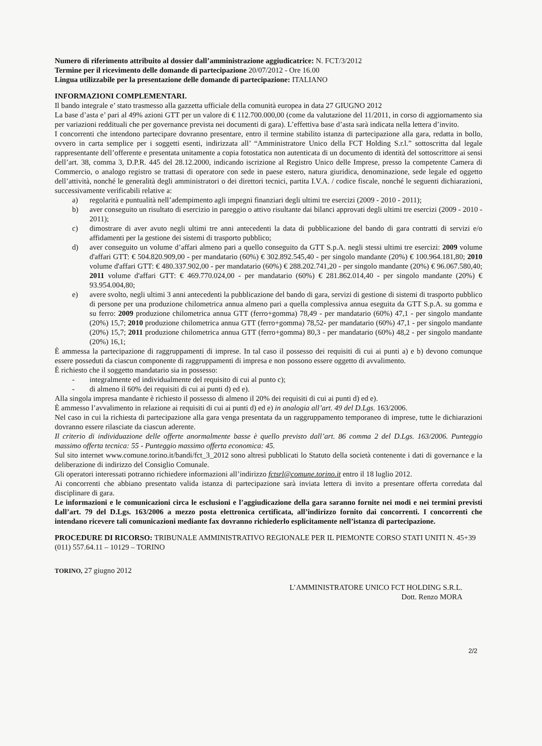Numero di riferimento attribuito al dossier dall’amministrazione aggiudicatrice: N. FCT/3/2012
Termine per il ricevimento delle domande di partecipazione 20/07/2012 - Ore 16.00
Lingua utilizzabile per la presentazione delle domande di partecipazione: ITALIANO
INFORMAZIONI COMPLEMENTARI.
Il bando integrale e’ stato trasmesso alla gazzetta ufficiale della comunità europea in data 27 GIUGNO 2012
La base d’asta e’ pari al 49% azioni GTT per un valore di € 112.700.000,00 (come da valutazione del 11/2011, in corso di aggiornamento sia per variazioni reddituali che per governance prevista nei documenti di gara). L’effettiva base d’asta sarà indicata nella lettera d’invito.
I concorrenti che intendono partecipare dovranno presentare, entro il termine stabilito istanza di partecipazione alla gara, redatta in bollo, ovvero in carta semplice per i soggetti esenti, indirizzata all’ “Amministratore Unico della FCT Holding S.r.l.” sottoscritta dal legale rappresentante dell’offerente e presentata unitamente a copia fotostatica non autenticata di un documento di identità del sottoscrittore ai sensi dell’art. 38, comma 3, D.P.R. 445 del 28.12.2000, indicando iscrizione al Registro Unico delle Imprese, presso la competente Camera di Commercio, o analogo registro se trattasi di operatore con sede in paese estero, natura giuridica, denominazione, sede legale ed oggetto dell’attività, nonché le generalità degli amministratori o dei direttori tecnici, partita I.V.A. / codice fiscale, nonché le seguenti dichiarazioni, successivamente verificabili relative a:
a) regolarità e puntualità nell’adempimento agli impegni finanziari degli ultimi tre esercizi (2009 - 2010 - 2011);
b) aver conseguito un risultato di esercizio in pareggio o attivo risultante dai bilanci approvati degli ultimi tre esercizi (2009 - 2010 - 2011);
c) dimostrare di aver avuto negli ultimi tre anni antecedenti la data di pubblicazione del bando di gara contratti di servizi e/o affidamenti per la gestione dei sistemi di trasporto pubblico;
d) aver conseguito un volume d’affari almeno pari a quello conseguito da GTT S.p.A. negli stessi ultimi tre esercizi: 2009 volume d'affari GTT: € 504.820.909,00 - per mandatario (60%) € 302.892.545,40 - per singolo mandante (20%) € 100.964.181,80; 2010 volume d'affari GTT: € 480.337.902,00 - per mandatario (60%) € 288.202.741,20 - per singolo mandante (20%) € 96.067.580,40; 2011 volume d'affari GTT: € 469.770.024,00 - per mandatario (60%) € 281.862.014,40 - per singolo mandante (20%) € 93.954.004,80;
e) avere svolto, negli ultimi 3 anni antecedenti la pubblicazione del bando di gara, servizi di gestione di sistemi di trasporto pubblico di persone per una produzione chilometrica annua almeno pari a quella complessiva annua eseguita da GTT S.p.A. su gomma e su ferro: 2009 produzione chilometrica annua GTT (ferro+gomma) 78,49 - per mandatario (60%) 47,1 - per singolo mandante (20%) 15,7; 2010 produzione chilometrica annua GTT (ferro+gomma) 78,52- per mandatario (60%) 47,1 - per singolo mandante (20%) 15,7; 2011 produzione chilometrica annua GTT (ferro+gomma) 80,3 - per mandatario (60%) 48,2 - per singolo mandante (20%) 16,1;
È ammessa la partecipazione di raggruppamenti di imprese. In tal caso il possesso dei requisiti di cui ai punti a) e b) devono comunque essere posseduti da ciascun componente di raggruppamenti di impresa e non possono essere oggetto di avvalimento.
È richiesto che il soggetto mandatario sia in possesso:
- integralmente ed individualmente del requisito di cui al punto c);
- di almeno il 60% dei requisiti di cui ai punti d) ed e).
Alla singola impresa mandante è richiesto il possesso di almeno il 20% dei requisiti di cui ai punti d) ed e).
È ammesso l’avvalimento in relazione ai requisiti di cui ai punti d) ed e) in analogia all’art. 49 del D.Lgs. 163/2006.
Nel caso in cui la richiesta di partecipazione alla gara venga presentata da un raggruppamento temporaneo di imprese, tutte le dichiarazioni dovranno essere rilasciate da ciascun aderente.
Il criterio di individuazione delle offerte anormalmente basse è quello previsto dall’art. 86 comma 2 del D.Lgs. 163/2006. Punteggio massimo offerta tecnica: 55 - Punteggio massimo offerta economica: 45.
Sul sito internet www.comune.torino.it/bandi/fct_3_2012 sono altresì pubblicati lo Statuto della società contenente i dati di governance e la deliberazione di indirizzo del Consiglio Comunale.
Gli operatori interessati potranno richiedere informazioni all’indirizzo fctsrl@comune.torino.it entro il 18 luglio 2012.
Ai concorrenti che abbiano presentato valida istanza di partecipazione sarà inviata lettera di invito a presentare offerta corredata dal disciplinare di gara.
Le informazioni e le comunicazioni circa le esclusioni e l’aggiudicazione della gara saranno fornite nei modi e nei termini previsti dall’art. 79 del D.Lgs. 163/2006 a mezzo posta elettronica certificata, all’indirizzo fornito dai concorrenti. I concorrenti che intendano ricevere tali comunicazioni mediante fax dovranno richiederlo esplicitamente nell’istanza di partecipazione.
PROCEDURE DI RICORSO: TRIBUNALE AMMINISTRATIVO REGIONALE PER IL PIEMONTE CORSO STATI UNITI N. 45+39 (011) 557.64.11 – 10129 – TORINO
TORINO, 27 giugno 2012
L’AMMINISTRATORE UNICO FCT HOLDING S.R.L.
Dott. Renzo MORA
2/2